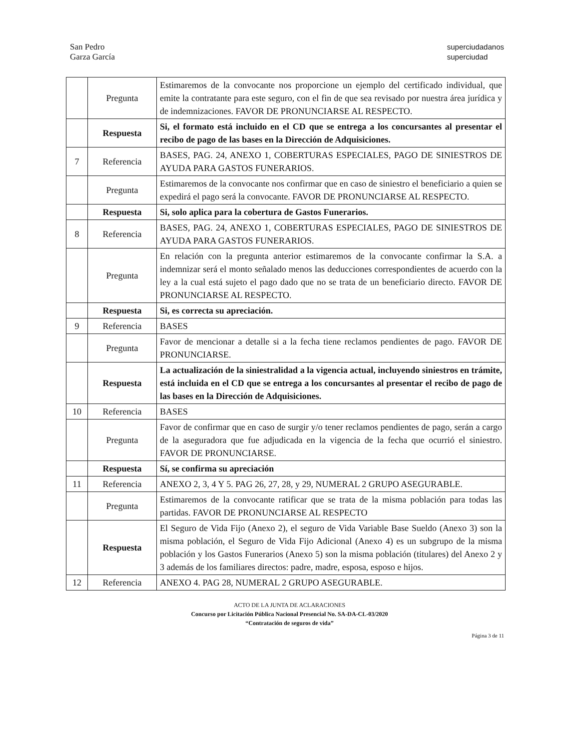San Pedro
Garza García
superciudadanos
superciudad
| | Pregunta | Estimaremos de la convocante nos proporcione un ejemplo del certificado individual, que emite la contratante para este seguro, con el fin de que sea revisado por nuestra área jurídica y de indemnizaciones. FAVOR DE PRONUNCIARSE AL RESPECTO. |
| | Respuesta | Si, el formato está incluido en el CD que se entrega a los concursantes al presentar el recibo de pago de las bases en la Dirección de Adquisiciones. |
| 7 | Referencia | BASES, PAG. 24, ANEXO 1, COBERTURAS ESPECIALES, PAGO DE SINIESTROS DE AYUDA PARA GASTOS FUNERARIOS. |
| | Pregunta | Estimaremos de la convocante nos confirmar que en caso de siniestro el beneficiario a quien se expedirá el pago será la convocante. FAVOR DE PRONUNCIARSE AL RESPECTO. |
| | Respuesta | Si, solo aplica para la cobertura de Gastos Funerarios. |
| 8 | Referencia | BASES, PAG. 24, ANEXO 1, COBERTURAS ESPECIALES, PAGO DE SINIESTROS DE AYUDA PARA GASTOS FUNERARIOS. |
| | Pregunta | En relación con la pregunta anterior estimaremos de la convocante confirmar la S.A. a indemnizar será el monto señalado menos las deducciones correspondientes de acuerdo con la ley a la cual está sujeto el pago dado que no se trata de un beneficiario directo. FAVOR DE PRONUNCIARSE AL RESPECTO. |
| | Respuesta | Si, es correcta su apreciación. |
| 9 | Referencia | BASES |
| | Pregunta | Favor de mencionar a detalle si a la fecha tiene reclamos pendientes de pago. FAVOR DE PRONUNCIARSE. |
| | Respuesta | La actualización de la siniestralidad a la vigencia actual, incluyendo siniestros en trámite, está incluida en el CD que se entrega a los concursantes al presentar el recibo de pago de las bases en la Dirección de Adquisiciones. |
| 10 | Referencia | BASES |
| | Pregunta | Favor de confirmar que en caso de surgir y/o tener reclamos pendientes de pago, serán a cargo de la aseguradora que fue adjudicada en la vigencia de la fecha que ocurrió el siniestro. FAVOR DE PRONUNCIARSE. |
| | Respuesta | Sí, se confirma su apreciación |
| 11 | Referencia | ANEXO 2, 3, 4 Y 5. PAG 26, 27, 28, y 29, NUMERAL 2 GRUPO ASEGURABLE. |
| | Pregunta | Estimaremos de la convocante ratificar que se trata de la misma población para todas las partidas. FAVOR DE PRONUNCIARSE AL RESPECTO |
| | Respuesta | El Seguro de Vida Fijo (Anexo 2), el seguro de Vida Variable Base Sueldo (Anexo 3) son la misma población, el Seguro de Vida Fijo Adicional (Anexo 4) es un subgrupo de la misma población y los Gastos Funerarios (Anexo 5) son la misma población (titulares) del Anexo 2 y 3 además de los familiares directos: padre, madre, esposa, esposo e hijos. |
| 12 | Referencia | ANEXO 4. PAG 28, NUMERAL 2 GRUPO ASEGURABLE. |
ACTO DE LA JUNTA DE ACLARACIONES
Concurso por Licitación Pública Nacional Presencial No. SA-DA-CL-03/2020
“Contratación de seguros de vida”
Página 3 de 11